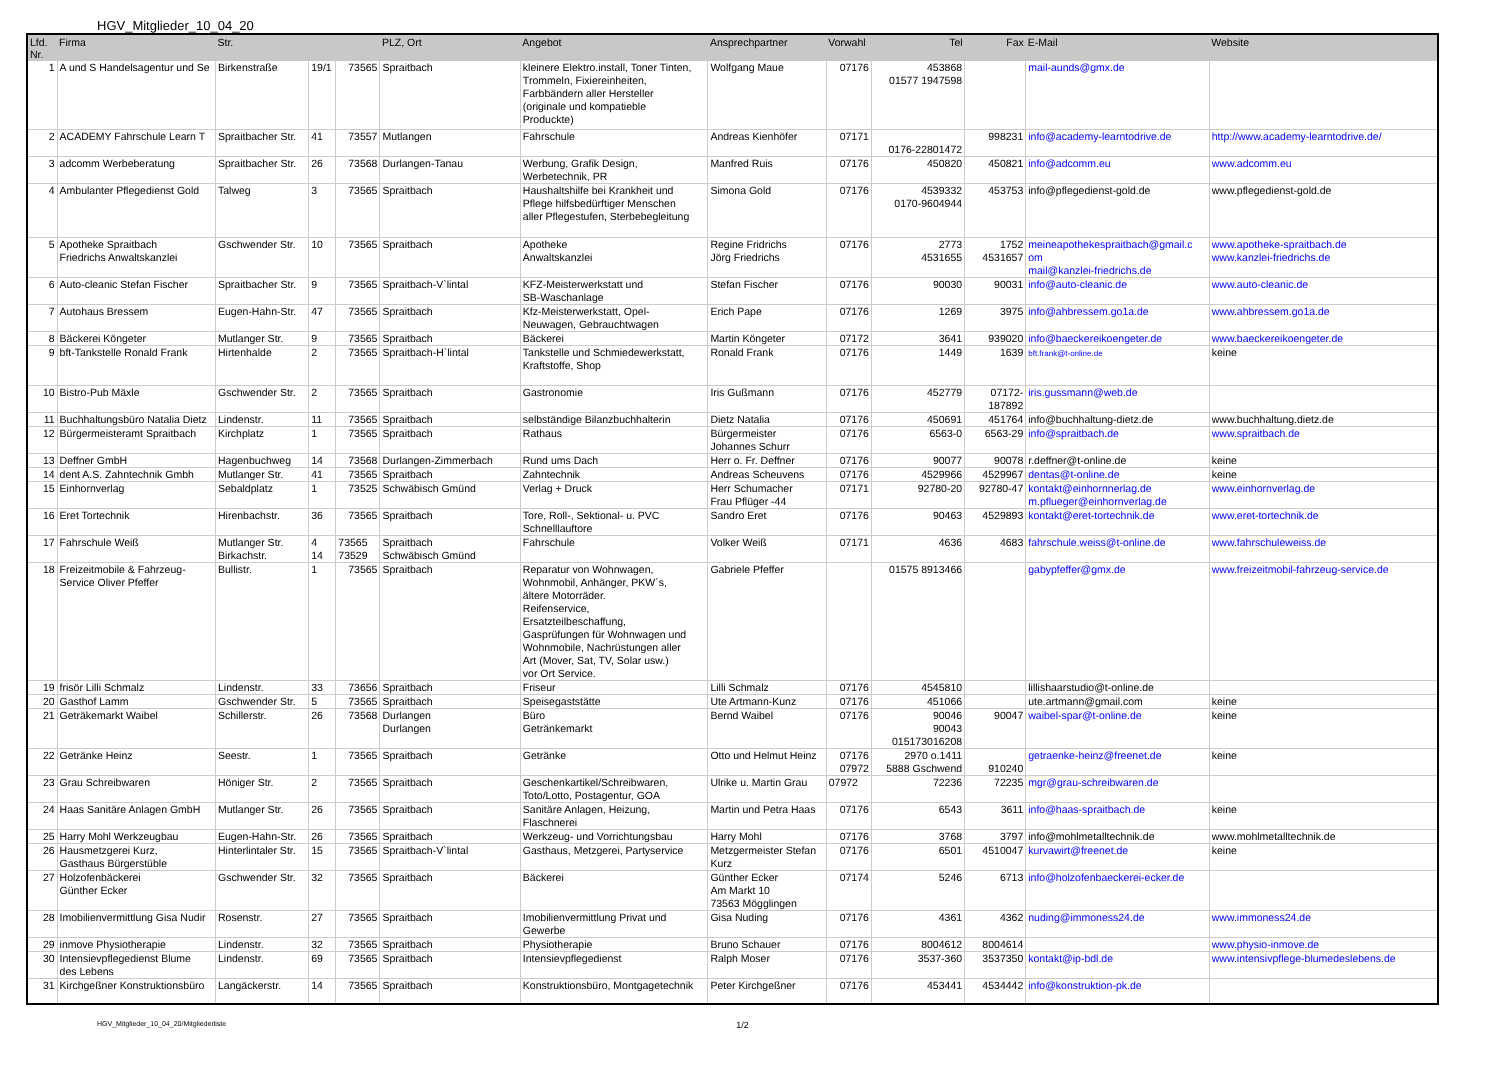HGV_Mitglieder_10_04_20
| Lfd. Nr. | Firma | Str. | | | PLZ, Ort | Angebot | Ansprechpartner | Vorwahl | Tel | Fax | E-Mail | Website |
| --- | --- | --- | --- | --- | --- | --- | --- | --- | --- | --- | --- | --- |
| 1 | A und S Handelsagentur und Se | Birkenstraße | 19/1 | 73565 | Spraitbach | kleinere Elektro.install, Toner Tinten, Trommeln, Fixiereinheiten, Farbbändern aller Hersteller (originale und kompatieble Produckte) | Wolfgang Maue | 07176 | 453868 01577 1947598 | | mail-aunds@gmx.de | |
| 2 | ACADEMY Fahrschule Learn T | Spraitbacher Str. | 41 | 73557 | Mutlangen | Fahrschule | Andreas Kienhöfer | 07171 | 0176-22801472 | 998231 | info@academy-learntodrive.de | http://www.academy-learntodrive.de/ |
| 3 | adcomm Werbeberatung | Spraitbacher Str. | 26 | 73568 | Durlangen-Tanau | Werbung, Grafik Design, Werbetechnik, PR | Manfred Ruis | 07176 | 450820 | 450821 | info@adcomm.eu | www.adcomm.eu |
| 4 | Ambulanter Pflegedienst Gold | Talweg | 3 | 73565 | Spraitbach | Haushaltshilfe bei Krankheit und Pflege hilfsbedürftiger Menschen aller Pflegestufen, Sterbebegleitung | Simona Gold | 07176 | 4539332 0170-9604944 | 453753 | info@pflegedienst-gold.de | www.pflegedienst-gold.de |
| 5 | Apotheke Spraitbach Friedrichs Anwaltskanzlei | Gschwender Str. | 10 | 73565 | Spraitbach | Apotheke Anwaltskanzlei | Regine Fridrichs Jörg Friedrichs | 07176 | 2773 4531655 | 1752 4531657 | meineapothekespraitbach@gmail.c om mail@kanzlei-friedrichs.de | www.apotheke-spraitbach.de www.kanzlei-friedrichs.de |
| 6 | Auto-cleanic Stefan Fischer | Spraitbacher Str. | 9 | 73565 | Spraitbach-V`lintal | KFZ-Meisterwerkstatt und SB-Waschanlage | Stefan Fischer | 07176 | 90030 | 90031 | info@auto-cleanic.de | www.auto-cleanic.de |
| 7 | Autohaus Bressem | Eugen-Hahn-Str. | 47 | 73565 | Spraitbach | Kfz-Meisterwerkstatt, Opel- Neuwagen, Gebrauchtwagen | Erich Pape | 07176 | 1269 | 3975 | info@ahbressem.go1a.de | www.ahbressem.go1a.de |
| 8 | Bäckerei Köngeter | Mutlanger Str. | 9 | 73565 | Spraitbach | Bäckerei | Martin Köngeter | 07172 | 3641 | 939020 | info@baeckereikoengeter.de | www.baeckereikoengeter.de |
| 9 | bft-Tankstelle Ronald Frank | Hirtenhalde | 2 | 73565 | Spraitbach-H`lintal | Tankstelle und Schmiedewerkstatt, Kraftstoffe, Shop | Ronald Frank | 07176 | 1449 | 1639 | bft.frank@t-online.de | keine |
| 10 | Bistro-Pub Mäxle | Gschwender Str. | 2 | 73565 | Spraitbach | Gastronomie | Iris Gußmann | 07176 | 452779 | 07172- 187892 | iris.gussmann@web.de | |
| 11 | Buchhaltungsbüro Natalia Dietz | Lindenstr. | 11 | 73565 | Spraitbach | selbständige Bilanzbuchhalterin | Dietz Natalia | 07176 | 450691 | 451764 | info@buchhaltung-dietz.de | www.buchhaltung.dietz.de |
| 12 | Bürgermeisteramt Spraitbach | Kirchplatz | 1 | 73565 | Spraitbach | Rathaus | Bürgermeister Johannes Schurr | 07176 | 6563-0 | 6563-29 | info@spraitbach.de | www.spraitbach.de |
| 13 | Deffner GmbH | Hagenbuchweg | 14 | 73568 | Durlangen-Zimmerbach | Rund ums Dach | Herr o. Fr. Deffner | 07176 | 90077 | 90078 | r.deffner@t-online.de | keine |
| 14 | dent A.S. Zahntechnik Gmbh | Mutlanger Str. | 41 | 73565 | Spraitbach | Zahntechnik | Andreas Scheuvens | 07176 | 4529966 | 4529967 | dentas@t-online.de | keine |
| 15 | Einhornverlag | Sebaldplatz | 1 | 73525 | Schwäbisch Gmünd | Verlag + Druck | Herr Schumacher Frau Pflüger -44 | 07171 | 92780-20 | 92780-47 | kontakt@einhornnerlag.de m.pflueger@einhornverlag.de | www.einhornverlag.de |
| 16 | Eret Tortechnik | Hirenbachstr. | 36 | 73565 | Spraitbach | Tore, Roll-, Sektional- u. PVC Schnelllauftore | Sandro Eret | 07176 | 90463 | 4529893 | kontakt@eret-tortechnik.de | www.eret-tortechnik.de |
| 17 | Fahrschule Weiß | Mutlanger Str. Birkachstr. | 4 14 | 73565 73529 | Spraitbach Schwäbisch Gmünd | Fahrschule | Volker Weiß | 07171 | 4636 | 4683 | fahrschule.weiss@t-online.de | www.fahrschuleweiss.de |
| 18 | Freizeitmobile & Fahrzeug- Service Oliver Pfeffer | Bullistr. | 1 | 73565 | Spraitbach | Reparatur von Wohnwagen, Wohnmobil, Anhänger, PKW´s, ältere Motorräder. Reifenservice, Ersatzteilbeschaffung, Gasprüfungen für Wohnwagen und Wohnmobile, Nachrüstungen aller Art (Mover, Sat, TV, Solar usw.) vor Ort Service. | Gabriele Pfeffer | | 01575 8913466 | | gabypfeffer@gmx.de | www.freizeitmobil-fahrzeug-service.de |
| 19 | frisör Lilli Schmalz | Lindenstr. | 33 | 73656 | Spraitbach | Friseur | Lilli Schmalz | 07176 | 4545810 | | lillishaarstudio@t-online.de | |
| 20 | Gasthof Lamm | Gschwender Str. | 5 | 73565 | Spraitbach | Speisegaststätte | Ute Artmann-Kunz | 07176 | 451066 | | ute.artmann@gmail.com | keine |
| 21 | Geträkemarkt Waibel | Schillerstr. | 26 | 73568 | Durlangen Durlangen | Büro Getränkemarkt | Bernd Waibel | 07176 | 90046 90043 015173016208 | 90047 | waibel-spar@t-online.de | keine |
| 22 | Getränke Heinz | Seestr. | 1 | 73565 | Spraitbach | Getränke | Otto und Helmut Heinz | 07176 07972 | 2970 o.1411 5888 Gschwend | 910240 | getraenke-heinz@freenet.de | keine |
| 23 | Grau Schreibwaren | Höniger Str. | 2 | 73565 | Spraitbach | Geschenkartikel/Schreibwaren, Toto/Lotto, Postagentur, GOA | Ulrike u. Martin Grau | 07972 | 72236 | 72235 | mgr@grau-schreibwaren.de | |
| 24 | Haas Sanitäre Anlagen GmbH | Mutlanger Str. | 26 | 73565 | Spraitbach | Sanitäre Anlagen, Heizung, Flaschnerei | Martin und Petra Haas | 07176 | 6543 | 3611 | info@haas-spraitbach.de | keine |
| 25 | Harry Mohl Werkzeugbau | Eugen-Hahn-Str. | 26 | 73565 | Spraitbach | Werkzeug- und Vorrichtungsbau | Harry Mohl | 07176 | 3768 | 3797 | info@mohlmetalltechnik.de | www.mohlmetalltechnik.de |
| 26 | Hausmetzgerei Kurz, Gasthaus Bürgerstüble | Hinterlintaler Str. | 15 | 73565 | Spraitbach-V`lintal | Gasthaus, Metzgerei, Partyservice | Metzgermeister Stefan Kurz | 07176 | 6501 | 4510047 | kurvawirt@freenet.de | keine |
| 27 | Holzofenbäckerei Günther Ecker | Gschwender Str. | 32 | 73565 | Spraitbach | Bäckerei | Günther Ecker Am Markt 10 73563 Mögglingen | 07174 | 5246 | 6713 | info@holzofenbaeckerei-ecker.de | |
| 28 | Imobilienvermittlung Gisa Nudir | Rosenstr. | 27 | 73565 | Spraitbach | Imobilienvermittlung Privat und Gewerbe | Gisa Nuding | 07176 | 4361 | 4362 | nuding@immoness24.de | www.immoness24.de |
| 29 | inmove Physiotherapie | Lindenstr. | 32 | 73565 | Spraitbach | Physiotherapie | Bruno Schauer | 07176 | 8004612 | 8004614 | | www.physio-inmove.de |
| 30 | Intensievpflegedienst Blume des Lebens | Lindenstr. | 69 | 73565 | Spraitbach | Intensievpflegedienst | Ralph Moser | 07176 | 3537-360 | 3537350 | kontakt@ip-bdl.de | www.intensivpflege-blumedeslebens.de |
| 31 | Kirchgeßner Konstruktionsbüro | Langäckerstr. | 14 | 73565 | Spraitbach | Konstruktionsbüro, Montgagetechnik | Peter Kirchgeßner | 07176 | 453441 | 4534442 | info@konstruktion-pk.de | |
HGV_Mitglieder_10_04_20/Mitgliederliste 1/2